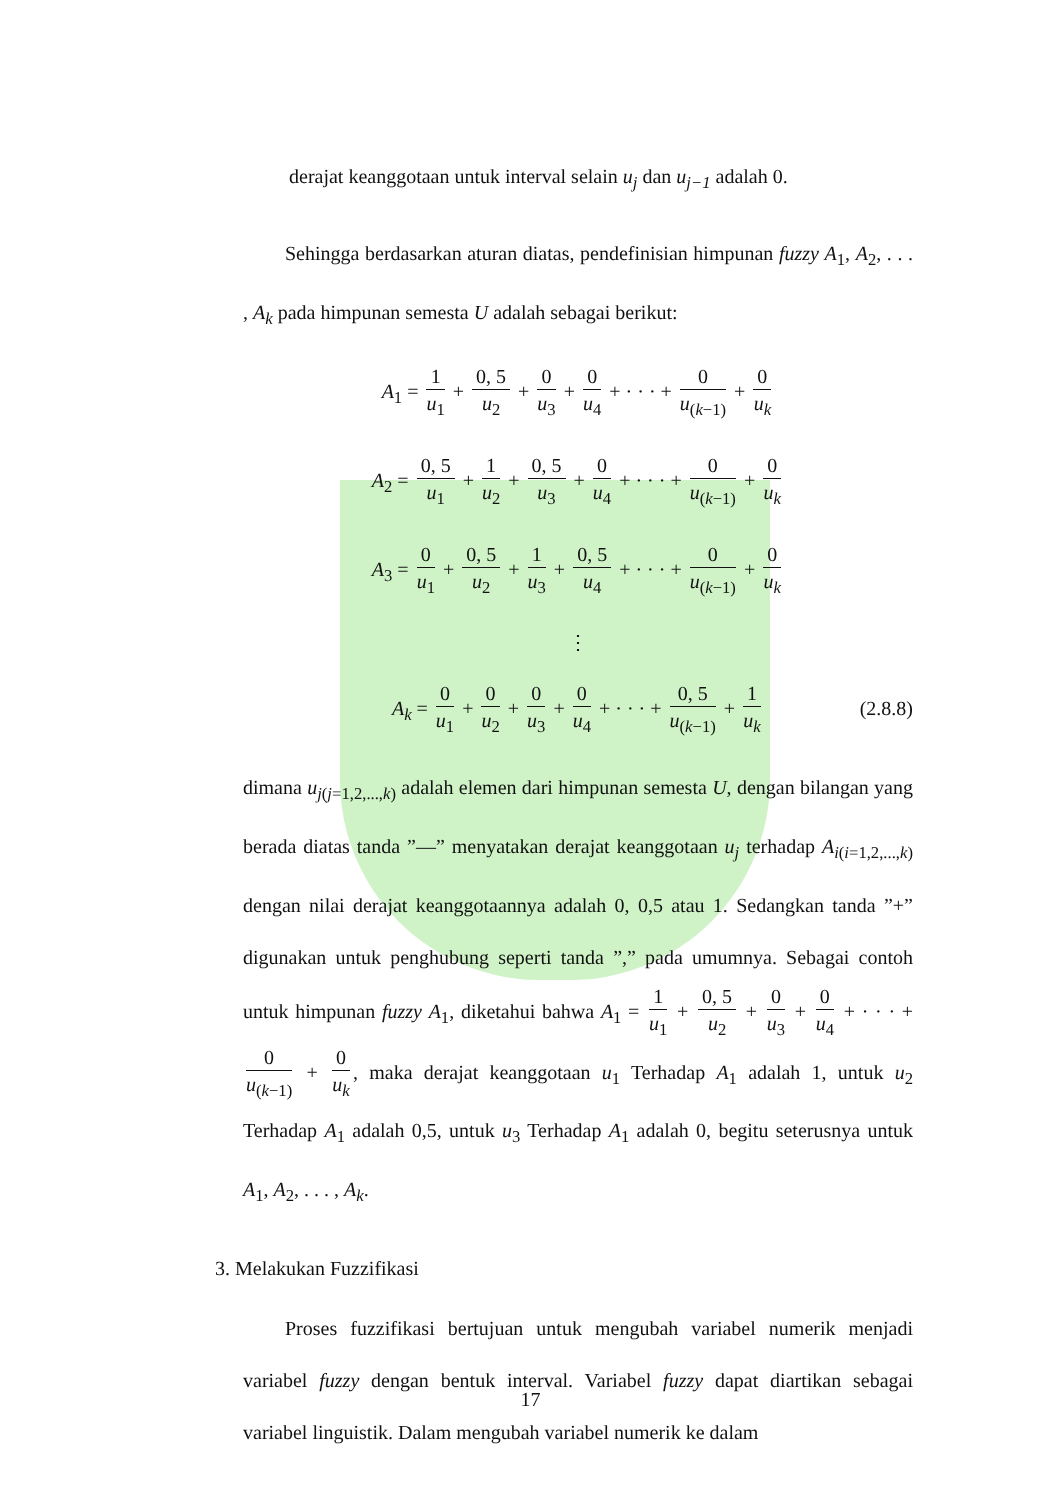derajat keanggotaan untuk interval selain u<sub>j</sub> dan u<sub>j−1</sub> adalah 0.
Sehingga berdasarkan aturan diatas, pendefinisian himpunan fuzzy A<sub>1</sub>, A<sub>2</sub>, . . . , A<sub>k</sub> pada himpunan semesta U adalah sebagai berikut:
A<sub>1</sub> = 1 u<sub>1</sub> + 0, 5 u<sub>2</sub> + 0 u<sub>3</sub> + 0 u<sub>4</sub> + · · · + 0 u<sub>(k−1)</sub> + 0 u<sub>k</sub>
A<sub>2</sub> = 0, 5 u<sub>1</sub> + 1 u<sub>2</sub> + 0, 5 u<sub>3</sub> + 0 u<sub>4</sub> + · · · + 0 u<sub>(k−1)</sub> + 0 u<sub>k</sub>
A<sub>3</sub> = 0 u<sub>1</sub> + 0, 5 u<sub>2</sub> + 1 u<sub>3</sub> + 0, 5 u<sub>4</sub> + · · · + 0 u<sub>(k−1)</sub> + 0 u<sub>k</sub>
⋮
A<sub>k</sub> = 0 u<sub>1</sub> + 0 u<sub>2</sub> + 0 u<sub>3</sub> + 0 u<sub>4</sub> + · · · + 0, 5 u<sub>(k−1)</sub> + 1 u<sub>k</sub> (2.8.8)
dimana u<sub>j(j=1,2,...,k)</sub> adalah elemen dari himpunan semesta U, dengan bilangan yang berada diatas tanda ”—” menyatakan derajat keanggotaan u<sub>j</sub> terhadap A<sub>i(i=1,2,...,k)</sub> dengan nilai derajat keanggotaannya adalah 0, 0,5 atau 1. Sedangkan tanda ”+” digunakan untuk penghubung seperti tanda ”,” pada umumnya. Sebagai contoh untuk himpunan fuzzy A<sub>1</sub>, diketahui bahwa A<sub>1</sub> = 1 u<sub>1</sub> + 0, 5 u<sub>2</sub> + 0 u<sub>3</sub> + 0 u<sub>4</sub> + · · · + 0 u<sub>(k−1)</sub> + 0 u<sub>k</sub>, maka derajat keanggotaan u<sub>1</sub> Terhadap A<sub>1</sub> adalah 1, untuk u<sub>2</sub> Terhadap A<sub>1</sub> adalah 0,5, untuk u<sub>3</sub> Terhadap A<sub>1</sub> adalah 0, begitu seterusnya untuk A<sub>1</sub>, A<sub>2</sub>, . . . , A<sub>k</sub>.
3. Melakukan Fuzzifikasi
Proses fuzzifikasi bertujuan untuk mengubah variabel numerik menjadi variabel fuzzy dengan bentuk interval. Variabel fuzzy dapat diartikan sebagai variabel linguistik. Dalam mengubah variabel numerik ke dalam
17